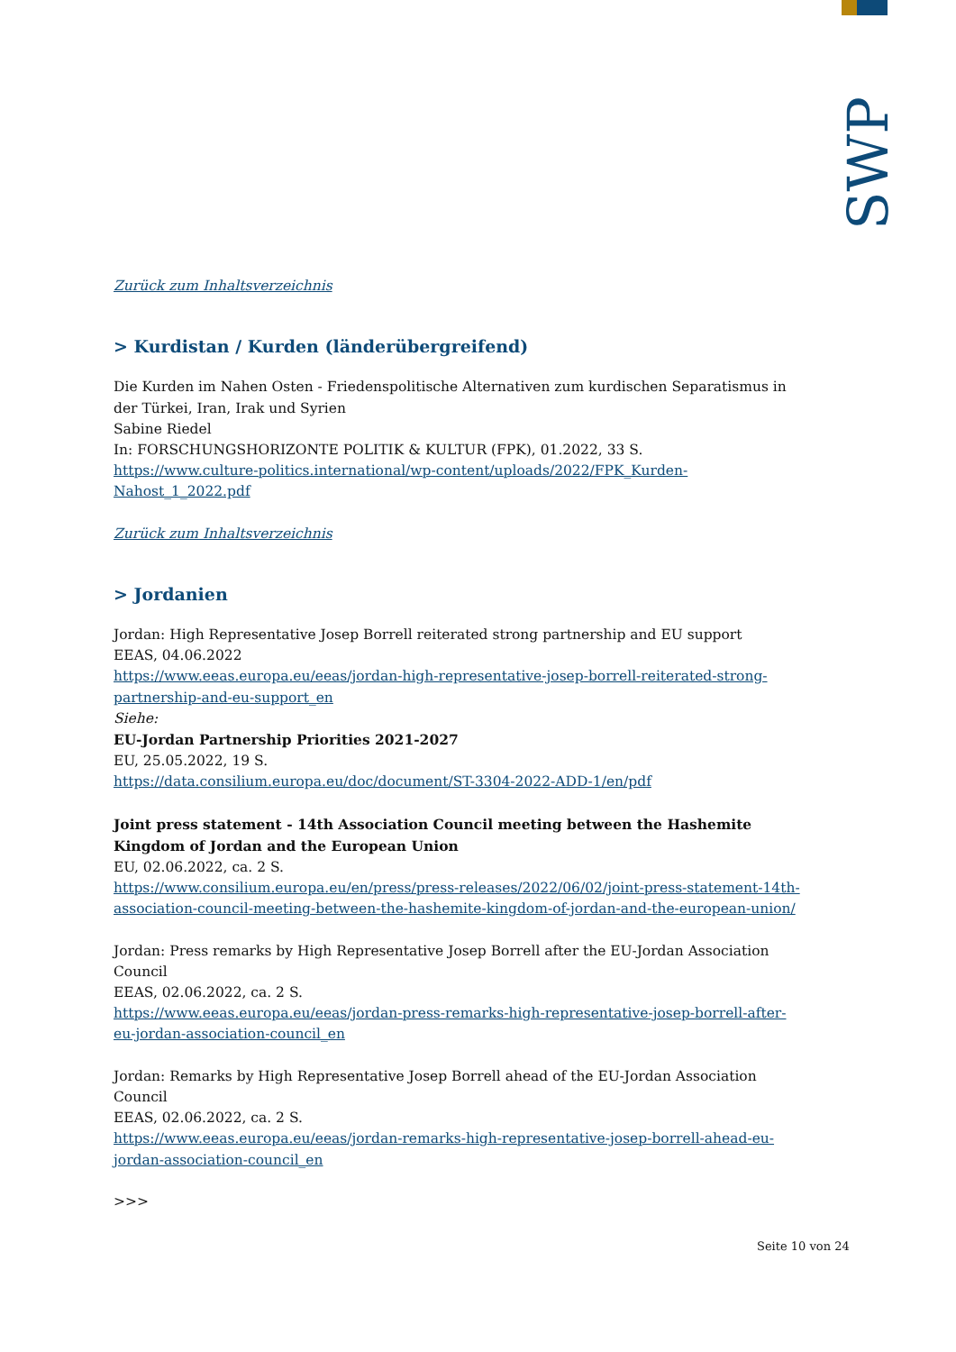SWP
Zurück zum Inhaltsverzeichnis
> Kurdistan / Kurden (länderübergreifend)
Die Kurden im Nahen Osten - Friedenspolitische Alternativen zum kurdischen Separatismus in der Türkei, Iran, Irak und Syrien
Sabine Riedel
In: FORSCHUNGSHORIZONTE POLITIK & KULTUR (FPK), 01.2022, 33 S.
https://www.culture-politics.international/wp-content/uploads/2022/FPK_Kurden-Nahost_1_2022.pdf
Zurück zum Inhaltsverzeichnis
> Jordanien
Jordan: High Representative Josep Borrell reiterated strong partnership and EU support
EEAS, 04.06.2022
https://www.eeas.europa.eu/eeas/jordan-high-representative-josep-borrell-reiterated-strong-partnership-and-eu-support_en
Siehe:
EU-Jordan Partnership Priorities 2021-2027
EU, 25.05.2022, 19 S.
https://data.consilium.europa.eu/doc/document/ST-3304-2022-ADD-1/en/pdf
Joint press statement - 14th Association Council meeting between the Hashemite Kingdom of Jordan and the European Union
EU, 02.06.2022, ca. 2 S.
https://www.consilium.europa.eu/en/press/press-releases/2022/06/02/joint-press-statement-14th-association-council-meeting-between-the-hashemite-kingdom-of-jordan-and-the-european-union/
Jordan: Press remarks by High Representative Josep Borrell after the EU-Jordan Association Council
EEAS, 02.06.2022, ca. 2 S.
https://www.eeas.europa.eu/eeas/jordan-press-remarks-high-representative-josep-borrell-after-eu-jordan-association-council_en
Jordan: Remarks by High Representative Josep Borrell ahead of the EU-Jordan Association Council
EEAS, 02.06.2022, ca. 2 S.
https://www.eeas.europa.eu/eeas/jordan-remarks-high-representative-josep-borrell-ahead-eu-jordan-association-council_en
>>>
Seite 10 von 24